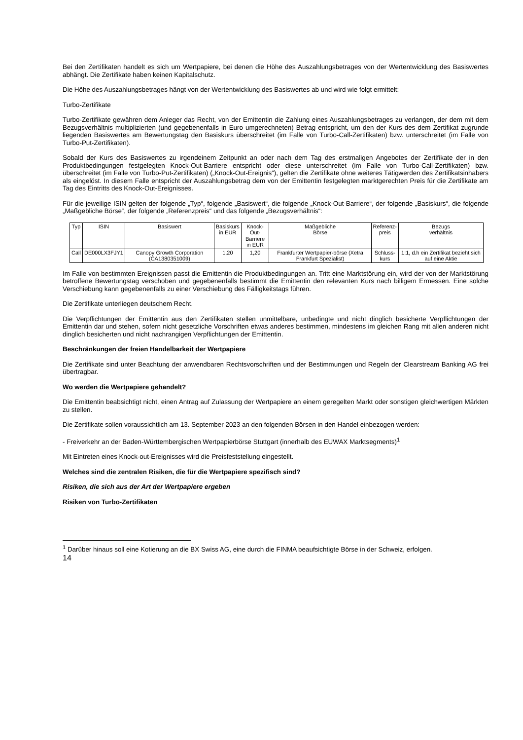Bei den Zertifikaten handelt es sich um Wertpapiere, bei denen die Höhe des Auszahlungsbetrages von der Wertentwicklung des Basiswertes abhängt. Die Zertifikate haben keinen Kapitalschutz.
Die Höhe des Auszahlungsbetrages hängt von der Wertentwicklung des Basiswertes ab und wird wie folgt ermittelt:
Turbo-Zertifikate
Turbo-Zertifikate gewähren dem Anleger das Recht, von der Emittentin die Zahlung eines Auszahlungsbetrages zu verlangen, der dem mit dem Bezugsverhältnis multiplizierten (und gegebenenfalls in Euro umgerechneten) Betrag entspricht, um den der Kurs des dem Zertifikat zugrunde liegenden Basiswertes am Bewertungstag den Basiskurs überschreitet (im Falle von Turbo-Call-Zertifikaten) bzw. unterschreitet (im Falle von Turbo-Put-Zertifikaten).
Sobald der Kurs des Basiswertes zu irgendeinem Zeitpunkt an oder nach dem Tag des erstmaligen Angebotes der Zertifikate der in den Produktbedingungen festgelegten Knock-Out-Barriere entspricht oder diese unterschreitet (im Falle von Turbo-Call-Zertifikaten) bzw. überschreitet (im Falle von Turbo-Put-Zertifikaten) („Knock-Out-Ereignis“), gelten die Zertifikate ohne weiteres Tätigwerden des Zertifikatsinhabers als eingelöst. In diesem Falle entspricht der Auszahlungsbetrag dem von der Emittentin festgelegten marktgerechten Preis für die Zertifikate am Tag des Eintritts des Knock-Out-Ereignisses.
Für die jeweilige ISIN gelten der folgende „Typ“, folgende „Basiswert“, die folgende „Knock-Out-Barriere“, der folgende „Basiskurs“, die folgende „Maßgebliche Börse“, der folgende „Referenzpreis“ und das folgende „Bezugsverhältnis“:
| Typ | ISIN | Basiswert | Basiskurs in EUR | Knock-Out- Barriere in EUR | Maßgebliche Börse | Referenz- preis | Bezugs verhältnis |
| Call | DE000LX3FJY1 | Canopy Growth Corporation (CA1380351009) | 1,20 | 1,20 | Frankfurter Wertpapier-börse (Xetra Frankfurt Spezialist) | Schluss- kurs | 1:1, d.h ein Zertifikat bezieht sich auf eine Aktie |
Im Falle von bestimmten Ereignissen passt die Emittentin die Produktbedingungen an. Tritt eine Marktstörung ein, wird der von der Marktstörung betroffene Bewertungstag verschoben und gegebenenfalls bestimmt die Emittentin den relevanten Kurs nach billigem Ermessen. Eine solche Verschiebung kann gegebenenfalls zu einer Verschiebung des Fälligkeitstags führen.
Die Zertifikate unterliegen deutschem Recht.
Die Verpflichtungen der Emittentin aus den Zertifikaten stellen unmittelbare, unbedingte und nicht dinglich besicherte Verpflichtungen der Emittentin dar und stehen, sofern nicht gesetzliche Vorschriften etwas anderes bestimmen, mindestens im gleichen Rang mit allen anderen nicht dinglich besicherten und nicht nachrangigen Verpflichtungen der Emittentin.
Beschränkungen der freien Handelbarkeit der Wertpapiere
Die Zertifikate sind unter Beachtung der anwendbaren Rechtsvorschriften und der Bestimmungen und Regeln der Clearstream Banking AG frei übertragbar.
Wo werden die Wertpapiere gehandelt?
Die Emittentin beabsichtigt nicht, einen Antrag auf Zulassung der Wertpapiere an einem geregelten Markt oder sonstigen gleichwertigen Märkten zu stellen.
Die Zertifikate sollen voraussichtlich am 13. September 2023 an den folgenden Börsen in den Handel einbezogen werden:
- Freiverkehr an der Baden-Württembergischen Wertpapierbörse Stuttgart (innerhalb des EUWAX Marktsegments)<sup>1</sup>
Mit Eintreten eines Knock-out-Ereignisses wird die Preisfeststellung eingestellt.
Welches sind die zentralen Risiken, die für die Wertpapiere spezifisch sind?
Risiken, die sich aus der Art der Wertpapiere ergeben
Risiken von Turbo-Zertifikaten
<sup>1</sup> Darüber hinaus soll eine Kotierung an die BX Swiss AG, eine durch die FINMA beaufsichtigte Börse in der Schweiz, erfolgen.
14